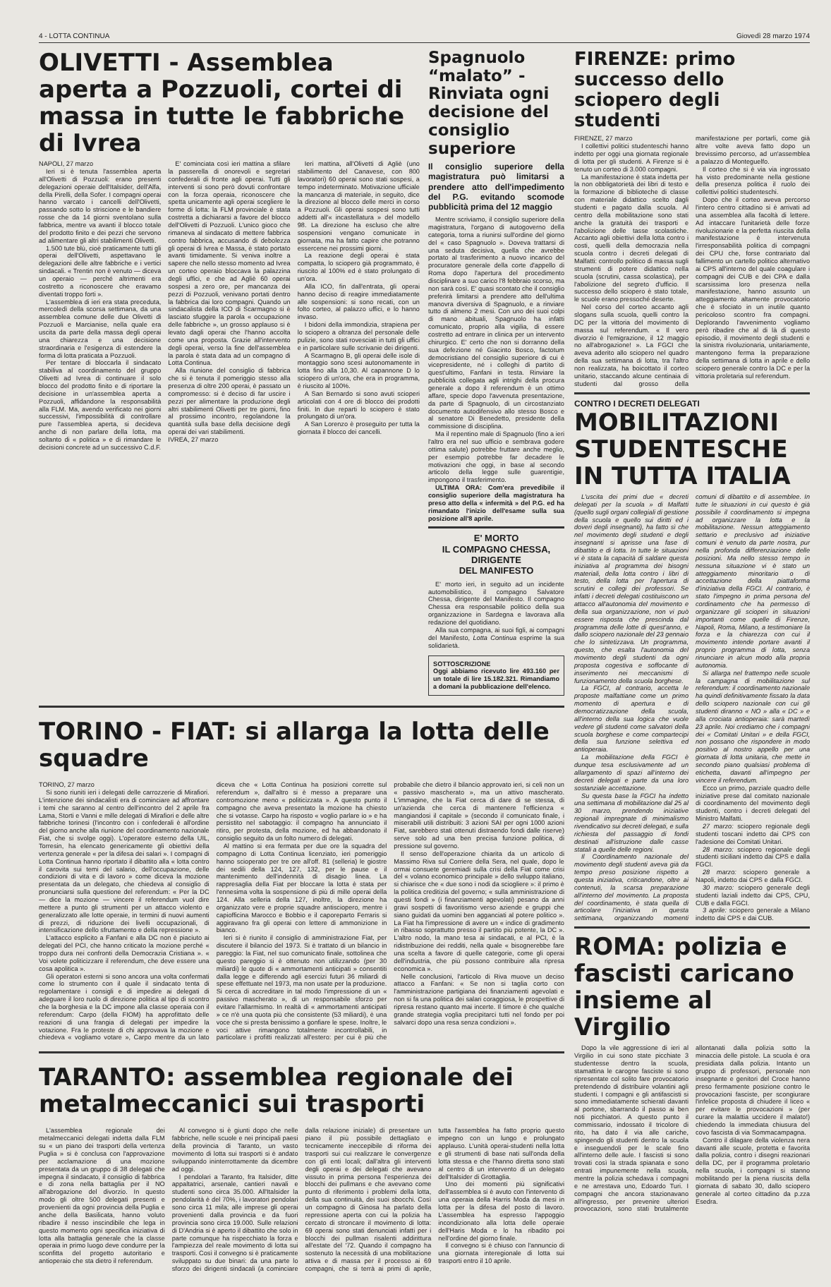4 - LOTTA CONTINUA Giovedì 28 marzo 1974
OLIVETTI - Assemblea aperta a Pozzuoli, cortei di massa in tutte le fabbriche di Ivrea
NAPOLI, 27 marzo
Ieri si è tenuta l'assemblea aperta all'Olivetti di Pozzuoli: erano presenti delegazioni operaie dell'Italsider, dell'Alfa, della Pirelli, della Sofer. I compagni operai hanno varcato i cancelli dell'Olivetti, passando sotto lo striscione e le bandiere rosse che da 14 giorni sventolano sulla fabbrica, mentre va avanti il blocco totale del prodotto finito e dei pezzi che servono ad alimentare gli altri stabilimenti Olivetti.
1.500 tute blù, cioè praticamente tutti gli operai dell'Olivetti, aspettavano le delegazioni delle altre fabbriche e i vertici sindacali. « Trentin non è venuto — diceva un operaio — perché altrimenti era costretto a riconoscere che eravamo diventati troppo forti ».
L'assemblea di ieri era stata preceduta, mercoledì della scorsa settimana, da una assemblea comune delle due Olivetti di Pozzuoli e Marcianise, nella quale era uscita da parte della massa degli operai una chiarezza e una decisione straordinaria e l'esigenza di estendere la forma di lotta praticata a Pozzuoli.
Per tentare di bloccarla il sindacato stabiliva al coordinamento del gruppo Olivetti ad Ivrea di continuare il solo blocco del prodotto finito e di riportare la decisione in un'assemblea aperta a Pozzuoli, affidandone la responsabilità alla FLM. Ma, avendo verificato nei giorni successivi, l'impossibilità di controllare pure l'assemblea aperta, si decideva anche di non parlare della lotta, ma soltanto di « politica » e di rimandare le decisioni concrete ad un successivo C.d.F.
E' cominciata così ieri mattina a sfilare la passerella di onorevoli e segretari confederali di fronte agli operai. Tutti gli interventi si sono però dovuti confrontare con la forza operaia, riconoscere che spetta unicamente agli operai scegliere le forme di lotta: la FLM provinciale è stata costretta a dichiararsi a favore del blocco dell'Olivetti di Pozzuoli. L'unico gioco che rimaneva al sindacato di mettere fabbrica contro fabbrica, accusando di debolezza gli operai di Ivrea e Massa, è stato portato avanti timidamente. Si veniva inoltre a sapere che nello stesso momento ad Ivrea un corteo operaio bloccava la palazzina degli uffici, e che ad Agliè 60 operai sospesi a zero ore, per mancanza dei pezzi di Pozzuoli, venivano portati dentro la fabbrica dai loro compagni. Quando un sindacalista della ICO di Scarmagno si è lasciato sfuggire la parola « occupazione delle fabbriche », un grosso applauso si è levato dagli operai che l'hanno accolta come una proposta. Grazie all'intervento degli operai, verso la fine dell'assemblea la parola è stata data ad un compagno di Lotta Continua.
Alla riunione del consiglio di fabbrica che si è tenuta il pomeriggio stesso alla presenza di oltre 200 operai, è passato un compromesso: si è deciso di far uscire i pezzi per alimentare la produzione degli altri stabilimenti Olivetti per tre giorni, fino al prossimo incontro, regolandone la quantità sulla base della decisione degli operai dei vari stabilimenti.
IVREA, 27 marzo
Ieri mattina, all'Olivetti di Agliè (uno stabilimento del Canavese, con 800 lavoratori) 60 operai sono stati sospesi, a tempo indeterminato. Motivazione ufficiale la mancanza di materiale, in seguito, dice la direzione al blocco delle merci in corso a Pozzuoli. Gli operai sospesi sono tutti addetti all'« incastellatura » del modello 98. La direzione ha escluso che altre sospensioni vengano comunicate in giornata, ma ha fatto capire che potranno essercene nei prossimi giorni.
La reazione degli operai è stata compatta, lo sciopero già programmato, è riuscito al 100% ed è stato prolungato di un'ora.
Alla ICO, fin dall'entrata, gli operai hanno deciso di reagire immediatamente alle sospensioni: si sono recati, con un folto corteo, al palazzo uffici, e lo hanno invaso.
I bidoni della immondizia, strapiena per lo sciopero a oltranza del personale delle pulizie, sono stati rovesciati in tutti gli uffici e in particolare sulle scrivanie dei dirigenti.
A Scarmagno B, gli operai delle isole di montaggio sono scesi autonomamente in lotta fino alla 10,30. Al capannone D lo sciopero di un'ora, che era in programma, è riuscito al 100%.
A San Bernardo si sono avuti scioperi articolati con 4 ore di blocco dei prodotti finiti. In due reparti lo sciopero è stato prolungato di un'ora.
A San Lorenzo è proseguito per tutta la giornata il blocco dei cancelli.
Spagnuolo “malato” - Rinviata ogni decisione del consiglio superiore
Il consiglio superiore della magistratura può limitarsi a prendere atto dell'impedimento del P.G. evitando scomode pubblicità prima del 12 maggio
Mentre scriviamo, il consiglio superiore della magistratura, l'organo di autogoverno della categoria, torna a riunirsi sull'ordine del giorno del « caso Spagnuolo ». Doveva trattarsi di una seduta decisiva, quella che avrebbe portato al trasferimento a nuovo incarico del procuratore generale della corte d'appello di Roma dopo l'apertura del procedimento disciplinare a suo carico l'8 febbraio scorso, ma non sarà così. E' quasi scontato che il consiglio preferirà limitarsi a prendere atto dell'ultima manovra diversiva di Spagnuolo, e a rinviare tutto di almeno 2 mesi. Con uno dei suoi colpi di mano abituali, Spagnuolo ha infatti comunicato, proprio alla vigilia, di essere costretto ad entrare in clinica per un intervento chirurgico. E' certo che non si dorranno della sua defezione né Giacinto Bosco, factotum democristiano del consiglio superiore di cui è vicepresidente, né i colleghi di partito di quest'ultimo, Fanfani in testa. Rinviare la pubblicità collegata agli intrighi della procura generale a dopo il referendum è un ottimo affare, specie dopo l'avvenuta presentazione, da parte di Spagnuolo, di un circostanziato documento autodifensivo allo stesso Bosco e al senatore Di Benedetto, presidente della commissione di disciplina.
Ma il repentino male di Spagnuolo (fino a ieri l'altro era nel suo ufficio e sembrava godere ottima salute) potrebbe fruttare anche meglio, per esempio potrebbe far decadere le motivazioni che oggi, in base al secondo articolo della legge sulle guarentigie, impongono il trasferimento.
ULTIMA ORA: Com'era prevedibile il consiglio superiore della magistratura ha preso atto della « infermità » del P.G. ed ha rimandato l'inizio dell'esame sulla sua posizione all'8 aprile.
E' MORTO
IL COMPAGNO CHESSA, DIRIGENTE
DEL MANIFESTO
E' morto ieri, in seguito ad un incidente automobilistico, il compagno Salvatore Chessa, dirigente del Manifesto. Il compagno Chessa era responsabile politico della sua organizzazione in Sardegna e lavorava alla redazione del quotidiano.
Alla sua compagna, ai suoi figli, ai compagni del Manifesto, Lotta Continua esprime la sua solidarietà.
SOTTOSCRIZIONE
Oggi abbiamo ricevuto lire 493.160 per un totale di lire 15.182.321. Rimandiamo a domani la pubblicazione dell'elenco.
TORINO - FIAT: si allarga la lotta delle squadre
TORINO, 27 marzo
Si sono riuniti ieri i delegati delle carrozzerie di Mirafiori. L'intenzione dei sindacalisti era di cominciare ad affrontare i temi che saranno al centro dell'incontro del 2 aprile fra Lama, Storti e Vanni e mille delegati di Mirafiori e delle altre fabbriche torinesi (l'incontro con i confederali è all'ordine del giorno anche alla riunione del coordinamento nazionale Fiat, che si svolge oggi). L'operatore esterno della UIL, Torresin, ha elencato genericamente gli obiettivi della vertenza generale « per la difesa dei salari ». I compagni di Lotta Continua hanno riportato il dibattito alla « lotta contro il carovita sui temi del salario, dell'occupazione, delle condizioni di vita e di lavoro » come diceva la mozione presentata da un delegato, che chiedeva al consiglio di pronunciarsi sulla questione del referendum: « Per la DC — dice la mozione — vincere il referendum vuol dire mettere a punto gli strumenti per un attacco violento e generalizzato alle lotte operaie, in termini di nuovi aumenti di prezzi, di riduzione dei livelli occupazionali, di intensificazione dello sfruttamento e della repressione ».
L'attacco esplicito a Fanfani e alla DC non è piaciuto ai delegati del PCI, che hanno criticato la mozione perché « troppo dura nei confronti della Democrazia Cristiana ». « Voi volete politicizzare il referendum, che deve essere una cosa apolitica ».
Gli operatori esterni si sono ancora una volta confermati come lo strumento con il quale il sindacato tenta di regolamentare i consigli e di impedire ai delegati di adeguare il loro ruolo di direzione politica al tipo di scontro che la borghesia e la DC impone alla classe operaia con il referendum: Carpo (della FIOM) ha approfittato delle reazioni di una frangia di delegati per impedire la votazione. Fra le proteste di chi approvava la mozione e chiedeva « vogliamo votare », Carpo mentre da un lato diceva che « Lotta Continua ha posizioni corrette sul referendum », dall'altro si è messo a preparare una contromozione meno « politicizzata ». A questo punto il compagno che aveva presentato la mozione ha chiesto che si votasse. Carpo ha risposto « voglio parlare io » e ha persistito nel sabotaggio: il compagno ha annunciato il ritiro, per protesta, della mozione, ed ha abbandonato il consiglio seguito da un folto numero di delegati.
Al mattino si era fermata per due ore la squadra del compagno di Lotta Continua licenziato, ieri pomeriggio hanno scioperato per tre ore all'off. 81 (selleria) le giostre dei sedili della 124, 127, 132, per le pause e il mantenimento dell'indennità di disagio linea. La rappresaglia della Fiat per bloccare la lotta è stata per l'ennesima volta la sospensione di più di mille operai della 124. Alla selleria della 127, inoltre, la direzione ha organizzato vere e proprie squadre antisciopero, mentre i capiofficina Marocco e Bobbio e il caporeparto Ferraris si aggiravano fra gli operai con lettere di ammonizione in bianco.
Ieri si è riunito il consiglio di amministrazione Fiat, per discutere il bilancio del 1973. Si è trattato di un bilancio in pareggio: la Fiat, nel suo comunicato finale, sottolinea che questo pareggio si è ottenuto non utilizzando (per 30 miliardi) le quote di « ammortamenti anticipati » consentiti dalla legge e differendo agli esercizi futuri 36 miliardi di spese effettuate nel 1973, ma non usate per la produzione. Si cerca di accreditare in tal modo l'impressione di un « passivo mascherato », di un responsabile sforzo per evitare l'allarmismo. In realtà di « ammortamenti anticipati » ce n'è una quota più che consistente (53 miliardi), è una voce che si presta benissimo a gonfiare le spese. Inoltre, le voci attive rimangono totalmente incontrollabili, in particolare i profitti realizzati all'estero: per cui è più che probabile che dietro il bilancio approvato ieri, si celi non un « passivo mascherato », ma un attivo mascherato. L'immagine, che la Fiat cerca di dare di se stessa, di un'azienda che cerca di mantenere l'efficienza « mangiandosi il capitale » (secondo il comunicato finale, i miserabili utili distribuiti: 3 azioni SAI per ogni 1000 azioni Fiat, sarebbero stati ottenuti distraendo fondi dalle riserve) serve solo ad una ben precisa funzione politica, di pressione sul governo.
Il senso dell'operazione chiarita da un articolo di Massimo Riva sul Corriere della Sera, nel quale, dopo le ormai consuete geremiadi sulla crisi della Fiat come crisi del « volano economico principale » dello sviluppo italiano, si chiarisce che « due sono i nodi da sciogliere »: il primo è la politica creditizia del governo; « sulla amministrazione di questi fondi » (i finanziamenti agevolati) pesano da anni gravi sospetti di favoritismo verso aziende e gruppi che siano guidati da uomini ben agganciati al potere politico ». La Fiat ha l'impressione di avere un « indice di gradimento in ribasso soprattutto presso il partito più potente, la DC ». L'altro nodo, la mano tesa ai sindacati, e al PCI, è la ridistribuzione dei redditi, nella quale « bisognerebbe fare una scelta a favore di quelle categorie, come gli operai dell'industria, che più possono contribuire alla ripresa economica ».
Nelle conclusioni, l'articolo di Riva muove un deciso attacco a Fanfani: « Se non si taglia corto con l'amministrazione partigiana dei finanziamenti agevolati e non si fa una politica dei salari coraggiosa, le prospettive di ripresa restano quanto mai incerte. Il timore è che qualche grande strategia voglia precipitarci tutti nel fondo per poi salvarci dopo una resa senza condizioni ».
TARANTO: assemblea regionale dei metalmeccanici sui trasporti
L'assemblea regionale dei metalmeccanici delegati indetta dalla FLM su « un piano dei trasporti della vertenza Puglia » si è conclusa con l'approvazione per acclamazione di una mozione presentata da un gruppo di 38 delegati che impegna il sindacato, il consiglio di fabbrica e di zona nella battaglia per il NO all'abrogazione del divorzio. In questo modo gli oltre 500 delegati presenti e provenienti da ogni provincia della Puglia e anche della Basilicata, hanno voluto ribadire il nesso inscindibile che lega in questo momento ogni specifica iniziativa di lotta alla battaglia generale che la classe operaia in primo luogo deve condurre per la sconfitta del progetto autoritario e antioperaio che sta dietro il referendum.
Al convegno si è giunti dopo che nelle fabbriche, nelle scuole e nei principali paesi della provincia di Taranto, un vasto movimento di lotta sui trasporti si è andato sviluppando ininterrottamente da dicembre ad oggi.
I pendolari a Taranto, fra Italsider, ditte appaltatrici, arsenale, cantieri navali e studenti sono circa 35.000. All'Italsider la pendolarità è del 70%, i lavoratori pendolari sono circa 11 mila; alle imprese gli operai provenienti dalla provincia e da fuori provincia sono circa 19.000. Sulle relazioni di D'Andria si è aperto il dibattito che solo in parte comunque ha rispecchiato la forza e l'ampiezza del reale movimento di lotta sui trasporti. Così il convegno si è praticamente sviluppato su due binari: da una parte lo sforzo dei dirigenti sindacali (a cominciare dalla relazione iniziale) di presentare un piano il più possibile dettagliato e tecnicamente ineccepibile di riforma dei trasporti sui cui realizzare le convergenze con gli enti locali; dall'altra gli interventi degli operai e dei delegati che avevano vissuto in prima persona l'esperienza dei blocchi dei pullmans e che avevano come punto di riferimento i problemi della lotta, della sua continuità, dei suoi sbocchi. Così un compagno di Ginosa ha parlato della repressione aperta con cui la polizia ha cercato di stroncare il movimento di lotta: 69 operai sono stati denunciati infatti per i blocchi dei pullman risalenti addirittura all'estate del '72. Quando il compagno ha sostenuto la necessità di una mobilitazione attiva e di massa per il processo ai 69 compagni, che si terrà ai primi di aprile, tutta l'assemblea ha fatto proprio questo impegno con un lungo e prolungato applauso. L'unità operai-studenti nella lotta e gli strumenti di base nati sull'onda della lotta stessa e che l'hanno diretta sono stati al centro di un intervento di un delegato dell'Italsider di Grottaglia.
Uno dei momenti più significativi dell'assemblea si è avuto con l'intervento di una operaia della Harris Moda da mesi in lotta per la difesa del posto di lavoro. L'assemblea ha espresso l'appoggio incondizionato alla lotta delle operaie dell'Haris Moda e lo ha ribadito poi nell'ordine del giorno finale.
Il convegno si è chiuso con l'annuncio di una giornata interegionale di lotta sui trasporti entro il 10 aprile.
FIRENZE: primo successo dello sciopero degli studenti
FIRENZE, 27 marzo
I collettivi politici studenteschi hanno indetto per oggi una giornata regionale di lotta per gli studenti. A Firenze si è tenuto un corteo di 3.000 compagni.
La manifestazione è stata indetta per la non obbligatorietà dei libri di testo e la formazione di biblioteche di classe con materiale didattico scelto dagli studenti e pagato dalla scuola. Al centro della mobilitazione sono stati anche la gratuità dei trasporti e l'abolizione delle tasse scolastiche. Accanto agli obiettivi della lotta contro i costi, quelli della democrazia nella scuola contro i decreti delegati di Malfatti: controllo politico di massa sugli strumenti di potere didattico nella scuola (scrutini, cassa scolastica), per l'abolizione del segreto d'ufficio. Il successo dello sciopero è stato totale, le scuole erano pressoché deserte.
Nel corso del corteo accanto agli slogans sulla scuola, quelli contro la DC per la vittoria del movimento di massa sul referendum. « Il vero divorzio è l'emigrazione, il 12 maggio no all'abrogazione! ». La FGCI che aveva aderito allo sciopero nel quadro della sua settimana di lotta, tra l'altro non realizzata, ha boicottato il corteo unitario, staccando alcune centinaia di studenti dal grosso della manifestazione per portarli, come già altre volte aveva fatto dopo un brevissimo percorso, ad un'assemblea a palazzo di Monteguelfo.
Il corteo che si è via via ingrossato ha visto predominante nella gestione della presenza politica il ruolo dei collettivi politici studenteschi.
Dopo che il corteo aveva percorso l'intero centro cittadino si è arrivati ad una assemblea alla facoltà di lettere. Ad intaccare l'unitarietà delle forze rivoluzionarie e la perfetta riuscita della manifestazione è intervenuta l'irresponsabilità politica di compagni dei CPU che, forse contrariato dal fallimento un cartello politico alternativo ai CPS all'interno del quale coagulare i compagni dei CUB e dei CPA e dalla scarsissima loro presenza nella manifestazione, hanno assunto un atteggiamento altamente provocatorio che è sfociato in un inutile quanto pericoloso scontro fra compagni. Deplorando l'avvenimento vogliamo però ribadire che al di là di questo episodio, il movimento degli studenti e la sinistra rivoluzionaria, unitariamente, mantengono ferma la preparazione della settimana di lotta in aprile e dello sciopero generale contro la DC e per la vittoria proletaria sul referendum.
CONTRO I DECRETI DELEGATI
MOBILITAZIONI STUDENTESCHE IN TUTTA ITALIA
L'uscita dei primi due « decreti delegati per la scuola » di Malfatti (quello sugli organi collegiali di gestione della scuola e quello sui diritti ed i doveri degli insegnanti), ha fatto sì che nel movimento degli studenti e degli insegnanti si aprisse una fase di dibattito e di lotta. In tutte le situazioni vi è stata la capacità di saldare questa iniziativa al programma dei bisogni materiali, della lotta contro i libri di testo, della lotta per l'apertura di scrutini e collegi dei professori. Se infatti i decreti delegati costituiscono un attacco all'autonomia del movimento e della sua organizzazione, non vi può essere risposta che prescinda dal programma delle lotte di quest'anno, e dallo sciopero nazionale del 23 gennaio che lo sintetizzava. Un programma, questo, che esalta l'autonomia del movimento degli studenti da ogni proposta cogestiva e soffocante di inserimento nei meccanismi di funzionamento della scuola borghese.
La FGCI, al contrario, accetta le proposte malfattiane come un primo momento di apertura e di democratizzazione della scuola, all'interno della sua logica che vuole vedere gli studenti come salvatori della scuola borghese e come compartecipi della sua funzione selettiva ed antioperaia.
La mobilitazione della FGCI è dunque tesa esclusivamente ad un allargamento di spazi all'interno dei decreti delegati e parte da una loro sostanziale accettazione.
Su questa base la FGCI ha indetto una settimana di mobilitazione dal 25 al 30 marzo, prendendo iniziative regionali impregnate di minimalismo rivendicativo sui decreti delegati, e sulla richiesta del passaggio di fondi destinati all'istruzione dalle casse statali a quelle delle regioni.
Il Coordinamento nazionale del movimento degli studenti aveva già da tempo preso posizione rispetto a questa iniziativa, criticandone, oltre ai contenuti, la scarsa preparazione all'interno del movimento. La proposta del coordinamento, è stata quella di articolare l'iniziativa in questa settimana, organizzando momenti comuni di dibattito e di assemblee. In tutte le situazioni in cui questo è già possibile il coordinamento si impegna ad organizzare la lotta e la mobilitazione. Nessun atteggiamento settario e preclusivo ad iniziative comuni è venuto da parte nostra, pur nella profonda differenziazione delle posizioni. Ma nello stesso tempo in nessuna situazione vi è stato un atteggiamento minoritario o di accettazione della piattaforma d'iniziativa della FGCI. Al contrario, è stato l'impegno in prima persona del cordinamento che ha permesso di organizzare gli scioperi in situazioni importanti come quelle di Firenze, Napoli, Roma, Milano, a testimoniare la forza e la chiarezza con cui il movimento intende portare avanti il proprio programma di lotta, senza rinunciare in alcun modo alla propria autonomia.
Si allarga nel frattempo nelle scuole la campagna di mobilitazione sul referendum: il coordinamento nazionale ha quindi definitivamente fissato la data dello sciopero nazionale con cui gli studenti diranno « NO » alla « DC » e alla crociata antioperaia: sarà martedì 23 aprile. Noi crediamo che i compagni dei « Comitati Unitari » e della FGCI, non possano che rispondere in modo positivo al nostro appello per una giornata di lotta unitaria, che mette in secondo piano qualsiasi problema di etichetta, davanti all'impegno per vincere il referendum.
Ecco un primo, parziale quadro delle iniziative prese dal comitato nazionale di coordinamento del movimento degli studenti, contro i decreti delegati del Ministro Malfatti.
27 marzo: sciopero regionale degli studenti toscani indetto dai CPS con l'adesione dei Comitati Unitari.
28 marzo: sciopero regionale degli studenti siciliani indetto dai CPS e dalla FGCI.
28 marzo: sciopero generale a Napoli, indetto dai CPS e dalla FGCI.
30 marzo: sciopero generale degli studenti laziali indetto dai CPS, CPU, CUB e dalla FGCI.
3 aprile: sciopero generale a Milano indetto dai CPS e dai CUB.
ROMA: polizia e fascisti caricano insieme al Virgilio
Dopo la vile aggressione di ieri al Virgilio in cui sono state picchiate 3 studentesse dentro la scuola, stamattina le carogne fasciste si sono ripresentate col solito fare provocatorio pretendendo di distribuire volantini agli studenti. I compagni e gli antifascisti si sono immediatamente schierati davanti al portone, sbarrando il passo ai ben noti picchiatori. A questo punto il commissario, indossato il tricolore di rito, ha dato il via alle cariche, spingendo gli studenti dentro la scuola e inseguendoli per le scale fino all'interno delle aule. I fascisti si sono trovati così la strada spianata e sono entrati impunemente nella scuola, mentre la polizia schedava i compagni e ne arrestava uno, Edoardo Turi. I compagni che ancora stazionavano all'ingresso, per prevenire ulteriori provocazioni, sono stati brutalmente allontanati dalla polizia sotto la minaccia delle pistole. La scuola è ora presidiata dalla polizia. Intanto un gruppo di professori, personale non insegnante e genitori del Croce hanno preso fermamente posizione contro le provocazioni fasciste, per scongiurare l'infelice proposta di chiudere il liceo « per evitare le provocazioni » (per curare la malattia uccidere il malato!) chiedendo la immediata chiusura del covo fascista di via Sommacampagna.
Contro il dilagare della violenza nera davanti alle scuole, protetta e favorita dalla polizia, contro i disegni reazionari della DC, per il programma proletario nella scuola, i compagni si stanno mobilitando per la piena riuscita della giornata di sabato 30, dallo sciopero generale al corteo cittadino da p.zza Esedra.